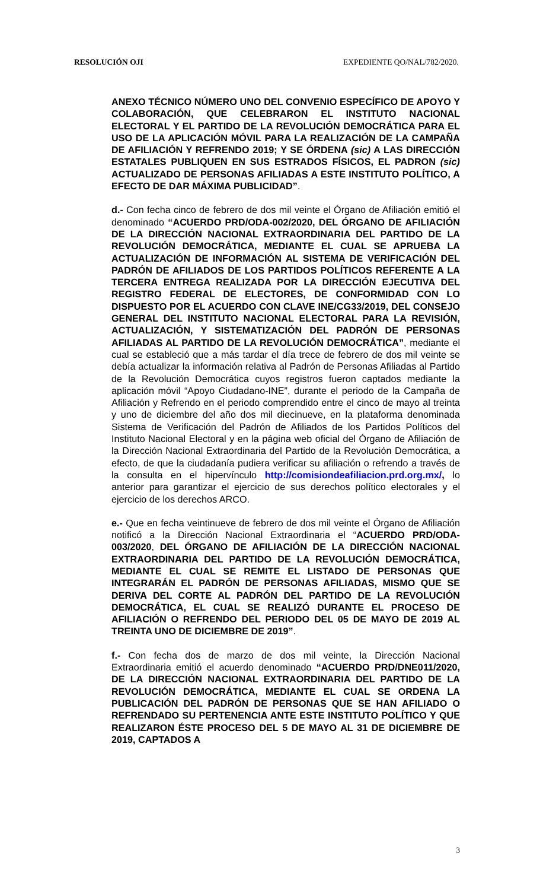RESOLUCIÓN OJI EXPEDIENTE QO/NAL/782/2020.
ANEXO TÉCNICO NÚMERO UNO DEL CONVENIO ESPECÍFICO DE APOYO Y COLABORACIÓN, QUE CELEBRARON EL INSTITUTO NACIONAL ELECTORAL Y EL PARTIDO DE LA REVOLUCIÓN DEMOCRÁTICA PARA EL USO DE LA APLICACIÓN MÓVIL PARA LA REALIZACIÓN DE LA CAMPAÑA DE AFILIACIÓN Y REFRENDO 2019; Y SE ÓRDENA (sic) A LAS DIRECCIÓN ESTATALES PUBLIQUEN EN SUS ESTRADOS FÍSICOS, EL PADRON (sic) ACTUALIZADO DE PERSONAS AFILIADAS A ESTE INSTITUTO POLÍTICO, A EFECTO DE DAR MÁXIMA PUBLICIDAD”.
d.- Con fecha cinco de febrero de dos mil veinte el Órgano de Afiliación emitió el denominado “ACUERDO PRD/ODA-002/2020, DEL ÓRGANO DE AFILIACIÓN DE LA DIRECCIÓN NACIONAL EXTRAORDINARIA DEL PARTIDO DE LA REVOLUCIÓN DEMOCRÁTICA, MEDIANTE EL CUAL SE APRUEBA LA ACTUALIZACIÓN DE INFORMACIÓN AL SISTEMA DE VERIFICACIÓN DEL PADRÓN DE AFILIADOS DE LOS PARTIDOS POLÍTICOS REFERENTE A LA TERCERA ENTREGA REALIZADA POR LA DIRECCIÓN EJECUTIVA DEL REGISTRO FEDERAL DE ELECTORES, DE CONFORMIDAD CON LO DISPUESTO POR EL ACUERDO CON CLAVE INE/CG33/2019, DEL CONSEJO GENERAL DEL INSTITUTO NACIONAL ELECTORAL PARA LA REVISIÓN, ACTUALIZACIÓN, Y SISTEMATIZACIÓN DEL PADRÓN DE PERSONAS AFILIADAS AL PARTIDO DE LA REVOLUCIÓN DEMOCRÁTICA”, mediante el cual se estableció que a más tardar el día trece de febrero de dos mil veinte se debía actualizar la información relativa al Padrón de Personas Afiliadas al Partido de la Revolución Democrática cuyos registros fueron captados mediante la aplicación móvil “Apoyo Ciudadano-INE”, durante el periodo de la Campaña de Afiliación y Refrendo en el periodo comprendido entre el cinco de mayo al treinta y uno de diciembre del año dos mil diecinueve, en la plataforma denominada Sistema de Verificación del Padrón de Afiliados de los Partidos Políticos del Instituto Nacional Electoral y en la página web oficial del Órgano de Afiliación de la Dirección Nacional Extraordinaria del Partido de la Revolución Democrática, a efecto, de que la ciudadanía pudiera verificar su afiliación o refrendo a través de la consulta en el hipervínculo http://comisiondeafiliacion.prd.org.mx/, lo anterior para garantizar el ejercicio de sus derechos político electorales y el ejercicio de los derechos ARCO.
e.- Que en fecha veintinueve de febrero de dos mil veinte el Órgano de Afiliación notificó a la Dirección Nacional Extraordinaria el “ACUERDO PRD/ODA-003/2020, DEL ÓRGANO DE AFILIACIÓN DE LA DIRECCIÓN NACIONAL EXTRAORDINARIA DEL PARTIDO DE LA REVOLUCIÓN DEMOCRÁTICA, MEDIANTE EL CUAL SE REMITE EL LISTADO DE PERSONAS QUE INTEGRARÁN EL PADRÓN DE PERSONAS AFILIADAS, MISMO QUE SE DERIVA DEL CORTE AL PADRÓN DEL PARTIDO DE LA REVOLUCIÓN DEMOCRÁTICA, EL CUAL SE REALIZÓ DURANTE EL PROCESO DE AFILIACIÓN O REFRENDO DEL PERIODO DEL 05 DE MAYO DE 2019 AL TREINTA UNO DE DICIEMBRE DE 2019”.
f.- Con fecha dos de marzo de dos mil veinte, la Dirección Nacional Extraordinaria emitió el acuerdo denominado “ACUERDO PRD/DNE011/2020, DE LA DIRECCIÓN NACIONAL EXTRAORDINARIA DEL PARTIDO DE LA REVOLUCIÓN DEMOCRÁTICA, MEDIANTE EL CUAL SE ORDENA LA PUBLICACIÓN DEL PADRÓN DE PERSONAS QUE SE HAN AFILIADO O REFRENDADO SU PERTENENCIA ANTE ESTE INSTITUTO POLÍTICO Y QUE REALIZARON ÉSTE PROCESO DEL 5 DE MAYO AL 31 DE DICIEMBRE DE 2019, CAPTADOS A
3